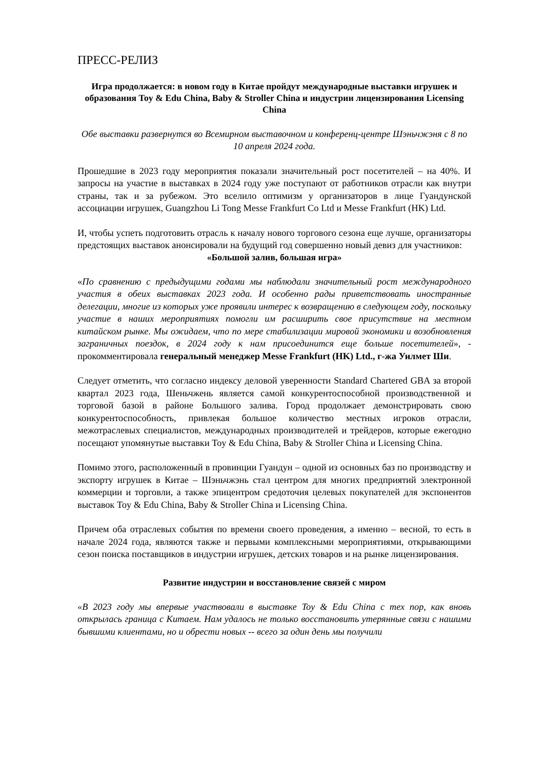ПРЕСС-РЕЛИЗ
Игра продолжается: в новом году в Китае пройдут международные выставки игрушек и образования Toy & Edu China, Baby & Stroller China и индустрии лицензирования Licensing China
Обе выставки развернутся во Всемирном выставочном и конференц-центре Шэньчжэня с 8 по 10 апреля 2024 года.
Прошедшие в 2023 году мероприятия показали значительный рост посетителей – на 40%. И запросы на участие в выставках в 2024 году уже поступают от работников отрасли как внутри страны, так и за рубежом. Это вселило оптимизм у организаторов в лице Гуандунской ассоциации игрушек, Guangzhou Li Tong Messe Frankfurt Co Ltd и Messe Frankfurt (HK) Ltd.
И, чтобы успеть подготовить отрасль к началу нового торгового сезона еще лучше, организаторы предстоящих выставок анонсировали на будущий год совершенно новый девиз для участников:
«Большой залив, большая игра»
«По сравнению с предыдущими годами мы наблюдали значительный рост международного участия в обеих выставках 2023 года. И особенно рады приветствовать иностранные делегации, многие из которых уже проявили интерес к возвращению в следующем году, поскольку участие в наших мероприятиях помогли им расширить свое присутствие на местном китайском рынке. Мы ожидаем, что по мере стабилизации мировой экономики и возобновления заграничных поездок, в 2024 году к нам присоединится еще больше посетителей», - прокомментировала генеральный менеджер Messe Frankfurt (HK) Ltd., г-жа Уилмет Ши.
Следует отметить, что согласно индексу деловой уверенности Standard Chartered GBA за второй квартал 2023 года, Шеньчжень является самой конкурентоспособной производственной и торговой базой в районе Большого залива. Город продолжает демонстрировать свою конкурентоспособность, привлекая большое количество местных игроков отрасли, межотраслевых специалистов, международных производителей и трейдеров, которые ежегодно посещают упомянутые выставки Toy & Edu China, Baby & Stroller China и Licensing China.
Помимо этого, расположенный в провинции Гуандун – одной из основных баз по производству и экспорту игрушек в Китае – Шэньчжэнь стал центром для многих предприятий электронной коммерции и торговли, а также эпицентром средоточия целевых покупателей для экспонентов выставок Toy & Edu China, Baby & Stroller China и Licensing China.
Причем оба отраслевых события по времени своего проведения, а именно – весной, то есть в начале 2024 года, являются также и первыми комплексными мероприятиями, открывающими сезон поиска поставщиков в индустрии игрушек, детских товаров и на рынке лицензирования.
Развитие индустрии и восстановление связей с миром
«В 2023 году мы впервые участвовали в выставке Toy & Edu China с тех пор, как вновь открылась граница с Китаем. Нам удалось не только восстановить утерянные связи с нашими бывшими клиентами, но и обрести новых -- всего за один день мы получили